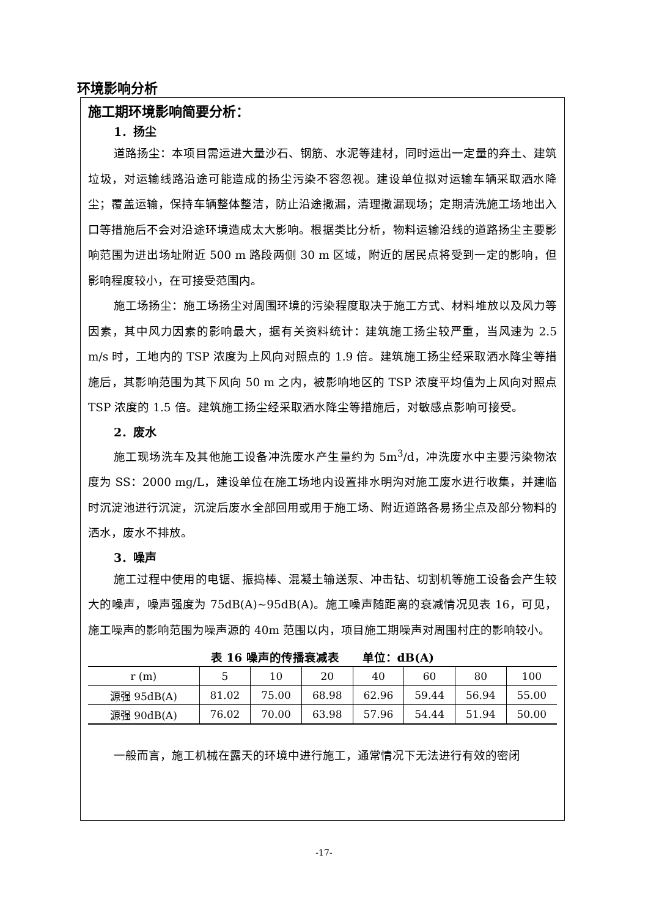环境影响分析
施工期环境影响简要分析：
1．扬尘
道路扬尘：本项目需运进大量沙石、钢筋、水泥等建材，同时运出一定量的弃土、建筑垃圾，对运输线路沿途可能造成的扬尘污染不容忽视。建设单位拟对运输车辆采取洒水降尘；覆盖运输，保持车辆整体整洁，防止沿途撒漏，清理撒漏现场；定期清洗施工场地出入口等措施后不会对沿途环境造成太大影响。根据类比分析，物料运输沿线的道路扬尘主要影响范围为进出场址附近 500 m 路段两侧 30 m 区域，附近的居民点将受到一定的影响，但影响程度较小，在可接受范围内。
施工场扬尘：施工场扬尘对周围环境的污染程度取决于施工方式、材料堆放以及风力等因素，其中风力因素的影响最大，据有关资料统计：建筑施工扬尘较严重，当风速为 2.5 m/s 时，工地内的 TSP 浓度为上风向对照点的 1.9 倍。建筑施工扬尘经采取洒水降尘等措施后，其影响范围为其下风向 50 m 之内，被影响地区的 TSP 浓度平均值为上风向对照点 TSP 浓度的 1.5 倍。建筑施工扬尘经采取洒水降尘等措施后，对敏感点影响可接受。
2．废水
施工现场洗车及其他施工设备冲洗废水产生量约为 5m<sup>3</sup>/d，冲洗废水中主要污染物浓度为 SS：2000 mg/L，建设单位在施工场地内设置排水明沟对施工废水进行收集，并建临时沉淀池进行沉淀，沉淀后废水全部回用或用于施工场、附近道路各易扬尘点及部分物料的洒水，废水不排放。
3．噪声
施工过程中使用的电锯、振捣棒、混凝土输送泵、冲击钻、切割机等施工设备会产生较大的噪声，噪声强度为 75dB(A)~95dB(A)。施工噪声随距离的衰减情况见表 16，可见，施工噪声的影响范围为噪声源的 40m 范围以内，项目施工期噪声对周围村庄的影响较小。
表 16 噪声的传播衰减表　　单位：dB(A)
| r (m) | 5 | 10 | 20 | 40 | 60 | 80 | 100 |
| --- | --- | --- | --- | --- | --- | --- | --- |
| 源强 95dB(A) | 81.02 | 75.00 | 68.98 | 62.96 | 59.44 | 56.94 | 55.00 |
| 源强 90dB(A) | 76.02 | 70.00 | 63.98 | 57.96 | 54.44 | 51.94 | 50.00 |
一般而言，施工机械在露天的环境中进行施工，通常情况下无法进行有效的密闭
-17-